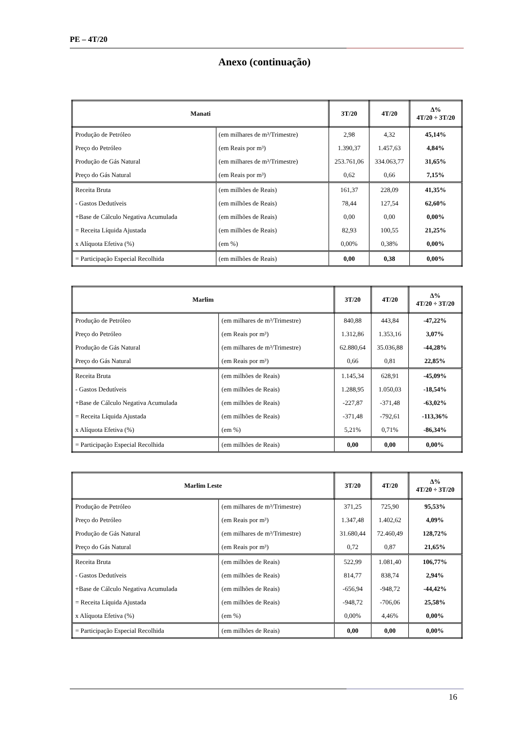PE – 4T/20
Anexo (continuação)
| Manati | | 3T/20 | 4T/20 | Δ% 4T/20 ÷ 3T/20 |
| --- | --- | --- | --- | --- |
| Produção de Petróleo | (em milhares de m³/Trimestre) | 2,98 | 4,32 | 45,14% |
| Preço do Petróleo | (em Reais por m³) | 1.390,37 | 1.457,63 | 4,84% |
| Produção de Gás Natural | (em milhares de m³/Trimestre) | 253.761,06 | 334.063,77 | 31,65% |
| Preço do Gás Natural | (em Reais por m³) | 0,62 | 0,66 | 7,15% |
| Receita Bruta | (em milhões de Reais) | 161,37 | 228,09 | 41,35% |
| - Gastos Dedutíveis | (em milhões de Reais) | 78,44 | 127,54 | 62,60% |
| +Base de Cálculo Negativa Acumulada | (em milhões de Reais) | 0,00 | 0,00 | 0,00% |
| = Receita Líquida Ajustada | (em milhões de Reais) | 82,93 | 100,55 | 21,25% |
| x Alíquota Efetiva (%) | (em %) | 0,00% | 0,38% | 0,00% |
| = Participação Especial Recolhida | (em milhões de Reais) | 0,00 | 0,38 | 0,00% |
| Marlim | | 3T/20 | 4T/20 | Δ% 4T/20 ÷ 3T/20 |
| --- | --- | --- | --- | --- |
| Produção de Petróleo | (em milhares de m³/Trimestre) | 840,88 | 443,84 | -47,22% |
| Preço do Petróleo | (em Reais por m³) | 1.312,86 | 1.353,16 | 3,07% |
| Produção de Gás Natural | (em milhares de m³/Trimestre) | 62.880,64 | 35.036,88 | -44,28% |
| Preço do Gás Natural | (em Reais por m³) | 0,66 | 0,81 | 22,85% |
| Receita Bruta | (em milhões de Reais) | 1.145,34 | 628,91 | -45,09% |
| - Gastos Dedutíveis | (em milhões de Reais) | 1.288,95 | 1.050,03 | -18,54% |
| +Base de Cálculo Negativa Acumulada | (em milhões de Reais) | -227,87 | -371,48 | -63,02% |
| = Receita Líquida Ajustada | (em milhões de Reais) | -371,48 | -792,61 | -113,36% |
| x Alíquota Efetiva (%) | (em %) | 5,21% | 0,71% | -86,34% |
| = Participação Especial Recolhida | (em milhões de Reais) | 0,00 | 0,00 | 0,00% |
| Marlim Leste | | 3T/20 | 4T/20 | Δ% 4T/20 ÷ 3T/20 |
| --- | --- | --- | --- | --- |
| Produção de Petróleo | (em milhares de m³/Trimestre) | 371,25 | 725,90 | 95,53% |
| Preço do Petróleo | (em Reais por m³) | 1.347,48 | 1.402,62 | 4,09% |
| Produção de Gás Natural | (em milhares de m³/Trimestre) | 31.680,44 | 72.460,49 | 128,72% |
| Preço do Gás Natural | (em Reais por m³) | 0,72 | 0,87 | 21,65% |
| Receita Bruta | (em milhões de Reais) | 522,99 | 1.081,40 | 106,77% |
| - Gastos Dedutíveis | (em milhões de Reais) | 814,77 | 838,74 | 2,94% |
| +Base de Cálculo Negativa Acumulada | (em milhões de Reais) | -656,94 | -948,72 | -44,42% |
| = Receita Líquida Ajustada | (em milhões de Reais) | -948,72 | -706,06 | 25,58% |
| x Alíquota Efetiva (%) | (em %) | 0,00% | 4,46% | 0,00% |
| = Participação Especial Recolhida | (em milhões de Reais) | 0,00 | 0,00 | 0,00% |
16